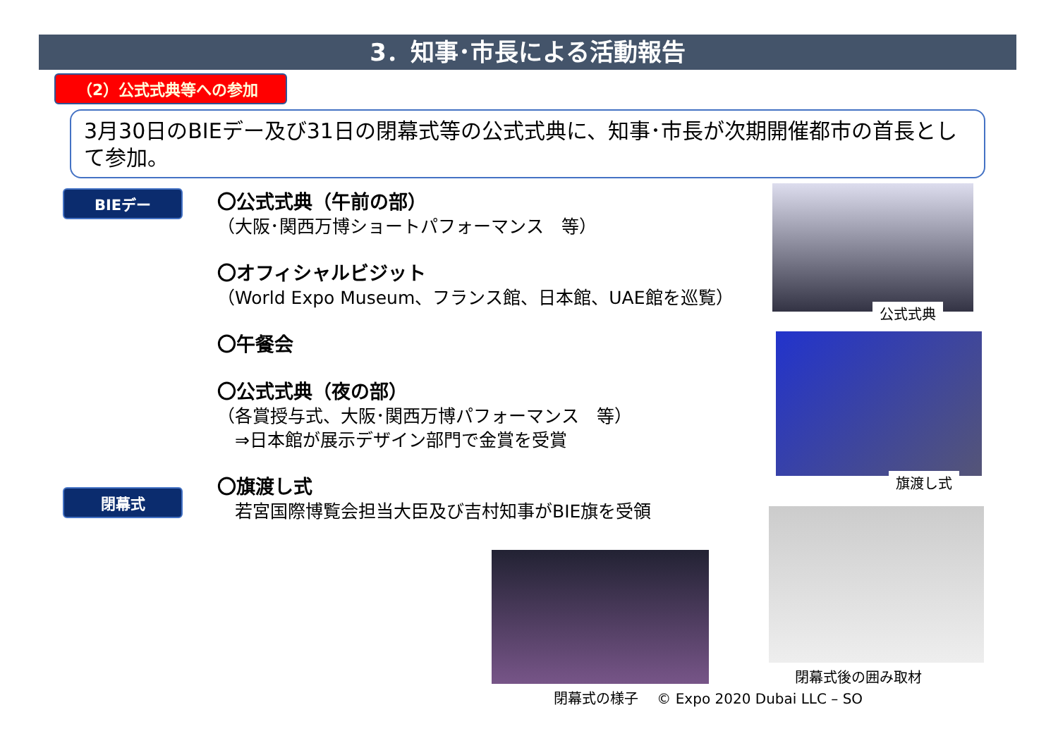3．知事･市長による活動報告
（2）公式式典等への参加
3月30日のBIEデー及び31日の閉幕式等の公式式典に、知事･市長が次期開催都市の首長として参加。
BIEデー
閉幕式
〇公式式典（午前の部）
（大阪･関西万博ショートパフォーマンス　等）
〇オフィシャルビジット
（World Expo Museum、フランス館、日本館、UAE館を巡覧）
〇午餐会
〇公式式典（夜の部）
（各賞授与式、大阪･関西万博パフォーマンス　等）
　⇒日本館が展示デザイン部門で金賞を受賞
〇旗渡し式
　若宮国際博覧会担当大臣及び吉村知事がBIE旗を受領
公式式典
旗渡し式
閉幕式後の囲み取材
閉幕式の様子　 © Expo 2020 Dubai LLC – SO